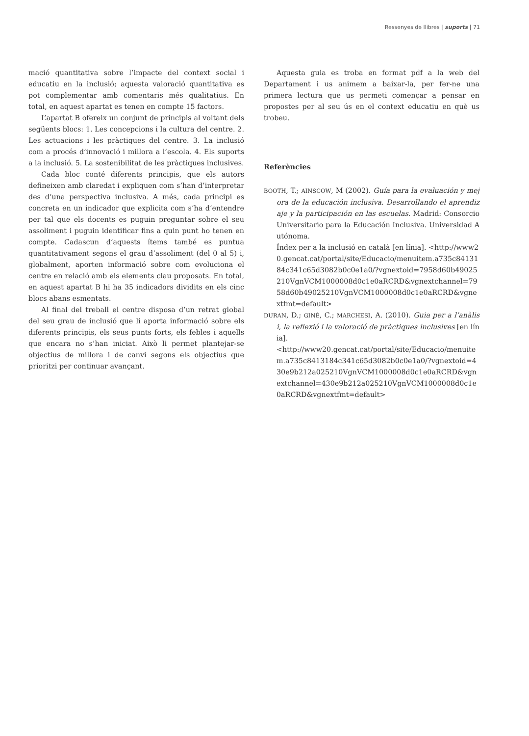Ressenyes de llibres | suports | 71
mació quantitativa sobre l’impacte del context social i educatiu en la inclusió; aquesta valoració quantitativa es pot complementar amb comentaris més qualitatius. En total, en aquest apartat es tenen en compte 15 factors.
L’apartat B ofereix un conjunt de principis al voltant dels següents blocs: 1. Les concepcions i la cultura del centre. 2. Les actuacions i les pràctiques del centre. 3. La inclusió com a procés d’innovació i millora a l’escola. 4. Els suports a la inclusió. 5. La sostenibilitat de les pràcti­ques inclusives.
Cada bloc conté diferents principis, que els autors defineixen amb claredat i expliquen com s’han d’in­terpretar des d’una perspectiva inclusiva. A més, cada principi es concreta en un indicador que explicita com s’ha d’entendre per tal que els docents es puguin pre­guntar sobre el seu assoliment i puguin identificar fins a quin punt ho tenen en compte. Cadascun d’aquests ítems també es puntua quantitativament segons el grau d’assoliment (del 0 al 5) i, globalment, aporten informació sobre com evoluciona el centre en relació amb els elements clau proposats. En total, en aquest apartat B hi ha 35 indicadors dividits en els cinc blocs abans esmentats.
Al final del treball el centre disposa d’un retrat global del seu grau de inclusió que li aporta informació sobre els diferents principis, els seus punts forts, els febles i aquells que encara no s’han iniciat. Això li permet plan­tejar-se objectius de millora i de canvi segons els objec­tius que prioritzi per continuar avançant.
Aquesta guia es troba en format pdf a la web del Departament i us animem a baixar-la, per fer-ne una primera lectura que us permeti començar a pensar en propostes per al seu ús en el context educatiu en què us trobeu.
Referències
BOOTH, T.; AINSCOW, M (2002). Guía para la evaluación y mejora de la educación inclusiva. Desarrollando el aprendizaje y la participación en las escuelas. Madrid: Consorcio Universitario para la Educación Inclusiva. Universidad Autónoma.
Índex per a la inclusió en català [en línia]. <http://www20.gencat.cat/portal/site/Educacio/menuitem.a735c8413184c341c65d3082b0c0e1a0/?vgnextoid=7958d60b49025210VgnVCM1000008d0c1e0aRCRD&vgnextchannel=7958d60b49025210VgnVCM1000008d0c1e0aRCRD&vgnextfmt=default>
DURAN, D.; GINÉ, C.; MARCHESI, A. (2010). Guia per a l’anàlisi, la reflexió i la valoració de pràctiques inclusives [en línia].
<http://www20.gencat.cat/portal/site/Educacio/menuitem.a735c8413184c341c65d3082b0c0e1a0/?vgnextoid=430e9b212a025210VgnVCM1000008d0c1e0aRCRD&vgnextchannel=430e9b212a025210VgnVCM1000008d0c1e0aRCRD&vgnextfmt=default>